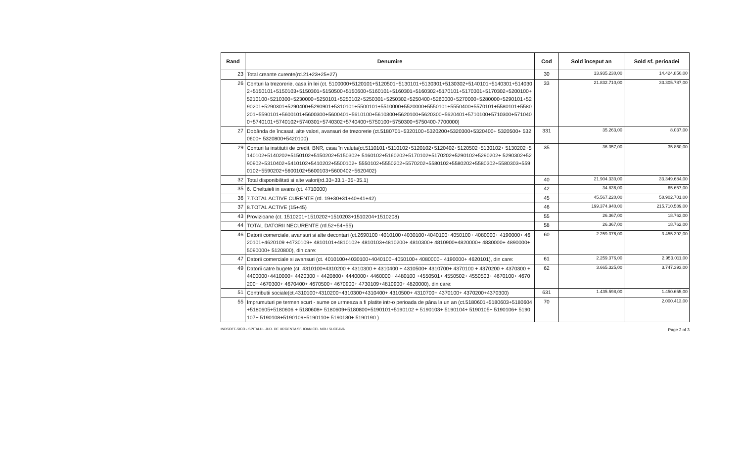| Rand | Denumire | Cod | Sold început an | Sold sf. perioadei |
| --- | --- | --- | --- | --- |
| 23 | Total creante curente(rd.21+23+25+27) | 30 | 13.935.230,00 | 14.424.850,00 |
| 26 | Conturi la trezorerie, casa în lei (ct. 5100000+5120101+5120501+5130101+5130301+5130302+5140101+5140301+5140302+5150101+5150103+5150301+5150500+5150600+5160101+5160301+5160302+5170101+5170301+5170302+5200100+5210100+5210300+5230000+5250101+5250102+5250301+5250302+5250400+5260000+5270000+5280000+5290101+5290201+5290301+5290400+5290901+5310101+5500101+5510000+5520000+5550101+5550400+5570101+5580101+5580201+5590101+5600101+5600300+5600401+5610100+5610300+5620100+5620300+5620401+5710100+5710300+5710400+5740101+5740102+5740301+5740302+5740400+5750100+5750300+5750400-7700000) | 33 | 21.832.710,00 | 33.305.787,00 |
| 27 | Dobânda de încasat, alte valori, avansuri de trezorerie (ct.5180701+5320100+5320200+5320300+5320400+ 5320500+ 5320600+ 5320800+5420100) | 331 | 35.263,00 | 8.037,00 |
| 29 | Conturi la institutii de credit, BNR, casa în valuta(ct.5110101+5110102+5120102+5120402+5120502+5130102+ 5130202+5140102+5140202+5150102+5150202+5150302+ 5160102+5160202+5170102+5170202+5290102+5290202+ 5290302+5290902+5310402+5410102+5410202+5500102+ 5550102+5550202+5570202+5580102+5580202+5580302+5580303+5590102+5590202+5600102+5600103+5600402+5620402) | 35 | 36.357,00 | 35.860,00 |
| 32 | Total disponibilitati si alte valori(rd.33+33.1+35+35.1) | 40 | 21.904.330,00 | 33.349.684,00 |
| 35 | 6. Cheltuieli in avans (ct. 4710000) | 42 | 34.836,00 | 65.657,00 |
| 36 | 7.TOTAL ACTIVE CURENTE (rd. 19+30+31+40+41+42) | 45 | 45.567.220,00 | 58.902.701,00 |
| 37 | 8.TOTAL ACTIVE (15+45) | 46 | 199.374.940,00 | 215.710.589,00 |
| 43 | Provizioane (ct. 1510201+1510202+1510203+1510204+1510208) | 55 | 26.367,00 | 18.762,00 |
| 44 | TOTAL DATORII NECURENTE (rd.52+54+55) | 58 | 26.367,00 | 18.762,00 |
| 46 | Datorii comerciale, avansuri si alte decontari (ct.2690100+4010100+4030100+4040100+4050100+ 4080000+ 4190000+ 4620101+4620109 +4730109+ 4810101+4810102+ 4810103+4810200+ 4810300+ 4810900+4820000+ 4830000+ 4890000+ 5090000+ 5120800), din care: | 60 | 2.259.376,00 | 3.455.392,00 |
| 47 | Datorii comerciale si avansuri (ct. 4010100+4030100+4040100+4050100+ 4080000+ 4190000+ 4620101), din care: | 61 | 2.259.376,00 | 2.953.011,00 |
| 49 | Datorii catre bugete (ct. 4310100+4310200 + 4310300 + 4310400 + 4310500+ 4310700+ 4370100 + 4370200 + 4370300 + 4400000+4410000+ 4420300 + 4420800+ 4440000+ 4460000+ 4480100 +4550501+ 4550502+ 4550503+ 4670100+ 4670200+ 4670300+ 4670400+ 4670500+ 4670900+ 4730109+4810900+ 4820000), din care: | 62 | 3.665.325,00 | 3.747.393,00 |
| 51 | Contributii sociale(ct.4310100+4310200+4310300+4310400+ 4310500+ 4310700+ 4370100+ 4370200+4370300) | 631 | 1.435.598,00 | 1.450.655,00 |
| 55 | Imprumuturi pe termen scurt - sume ce urmeaza a fi platite intr-o perioada de pâna la un an (ct.5180601+5180603+5180604+5180605+5180606 + 5180608+ 5180609+5180800+5190101+5190102 + 5190103+ 5190104+ 5190105+ 5190106+ 5190107+ 5190108+5190109+5190110+ 5190180+ 5190190 ) | 70 | | 2.000.413,00 |
INDSOFT-SICO - SPITALUL JUD. DE URGENTA SF. IOAN CEL NOU SUCEAVA Page 2 of 3